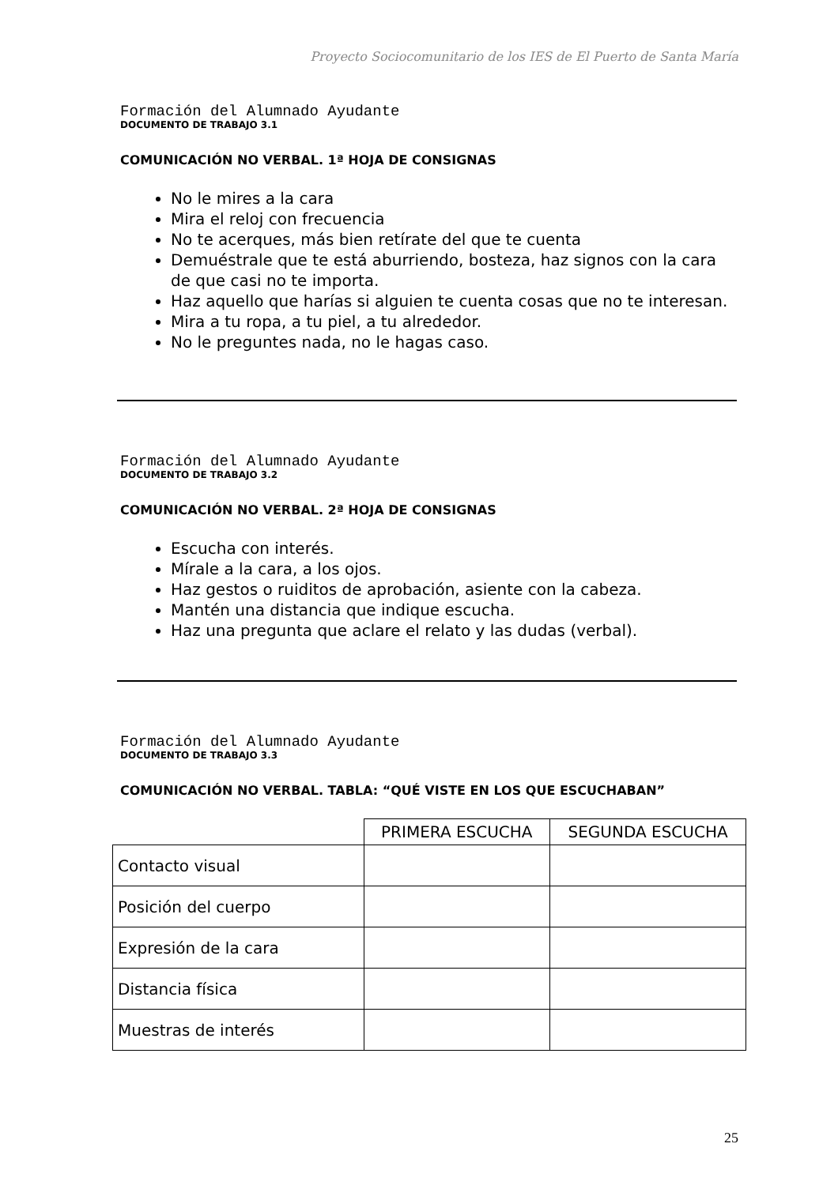Proyecto Sociocomunitario de los IES de El Puerto de Santa María
Formación del Alumnado Ayudante
DOCUMENTO DE TRABAJO 3.1
COMUNICACIÓN NO VERBAL. 1ª HOJA DE CONSIGNAS
No le mires a la cara
Mira el reloj con frecuencia
No te acerques, más bien retírate del que te cuenta
Demuéstrale que te está aburriendo, bosteza, haz signos con la cara de que casi no te importa.
Haz aquello que harías si alguien te cuenta cosas que no te interesan.
Mira a tu ropa, a tu piel, a tu alrededor.
No le preguntes nada, no le hagas caso.
Formación del Alumnado Ayudante
DOCUMENTO DE TRABAJO 3.2
COMUNICACIÓN NO VERBAL. 2ª HOJA DE CONSIGNAS
Escucha con interés.
Mírale a la cara, a los ojos.
Haz gestos o ruiditos de aprobación, asiente con la cabeza.
Mantén una distancia que indique escucha.
Haz una pregunta que aclare el relato y las dudas (verbal).
Formación del Alumnado Ayudante
DOCUMENTO DE TRABAJO 3.3
COMUNICACIÓN NO VERBAL. TABLA: “QUÉ VISTE EN LOS QUE ESCUCHABAN”
| | PRIMERA ESCUCHA | SEGUNDA ESCUCHA |
| --- | --- | --- |
| Contacto visual | | |
| Posición del cuerpo | | |
| Expresión de la cara | | |
| Distancia física | | |
| Muestras de interés | | |
25